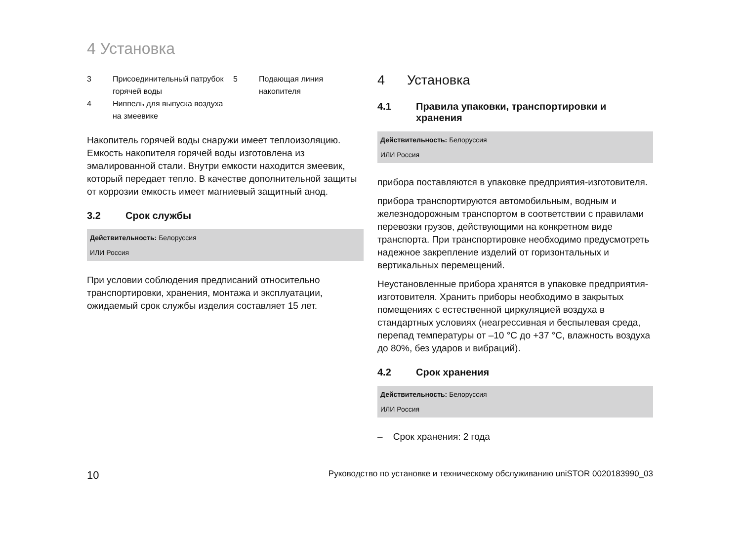4 Установка
| 3 | Присоединительный патрубок горячей воды | 5 | Подающая линия накопителя |
| 4 | Ниппель для выпуска воздуха на змеевике | | |
Накопитель горячей воды снаружи имеет теплоизоляцию. Емкость накопителя горячей воды изготовлена из эмалированной стали. Внутри емкости находится змеевик, который передает тепло. В качестве дополнительной защиты от коррозии емкость имеет магниевый защитный анод.
3.2 Срок службы
Действительность: Белоруссия
ИЛИ Россия
При условии соблюдения предписаний относительно транспортировки, хранения, монтажа и эксплуатации, ожидаемый срок службы изделия составляет 15 лет.
4 Установка
4.1 Правила упаковки, транспортировки и хранения
Действительность: Белоруссия
ИЛИ Россия
прибора поставляются в упаковке предприятия-изготовителя.
прибора транспортируются автомобильным, водным и железнодорожным транспортом в соответствии с правилами перевозки грузов, действующими на конкретном виде транспорта. При транспортировке необходимо предусмотреть надежное закрепление изделий от горизонтальных и вертикальных перемещений.
Неустановленные прибора хранятся в упаковке предприятия-изготовителя. Хранить приборы необходимо в закрытых помещениях с естественной циркуляцией воздуха в стандартных условиях (неагрессивная и беспылевая среда, перепад температуры от –10 °C до +37 °C, влажность воздуха до 80%, без ударов и вибраций).
4.2 Срок хранения
Действительность: Белоруссия
ИЛИ Россия
– Срок хранения: 2 года
10 Руководство по установке и техническому обслуживанию uniSTOR 0020183990_03